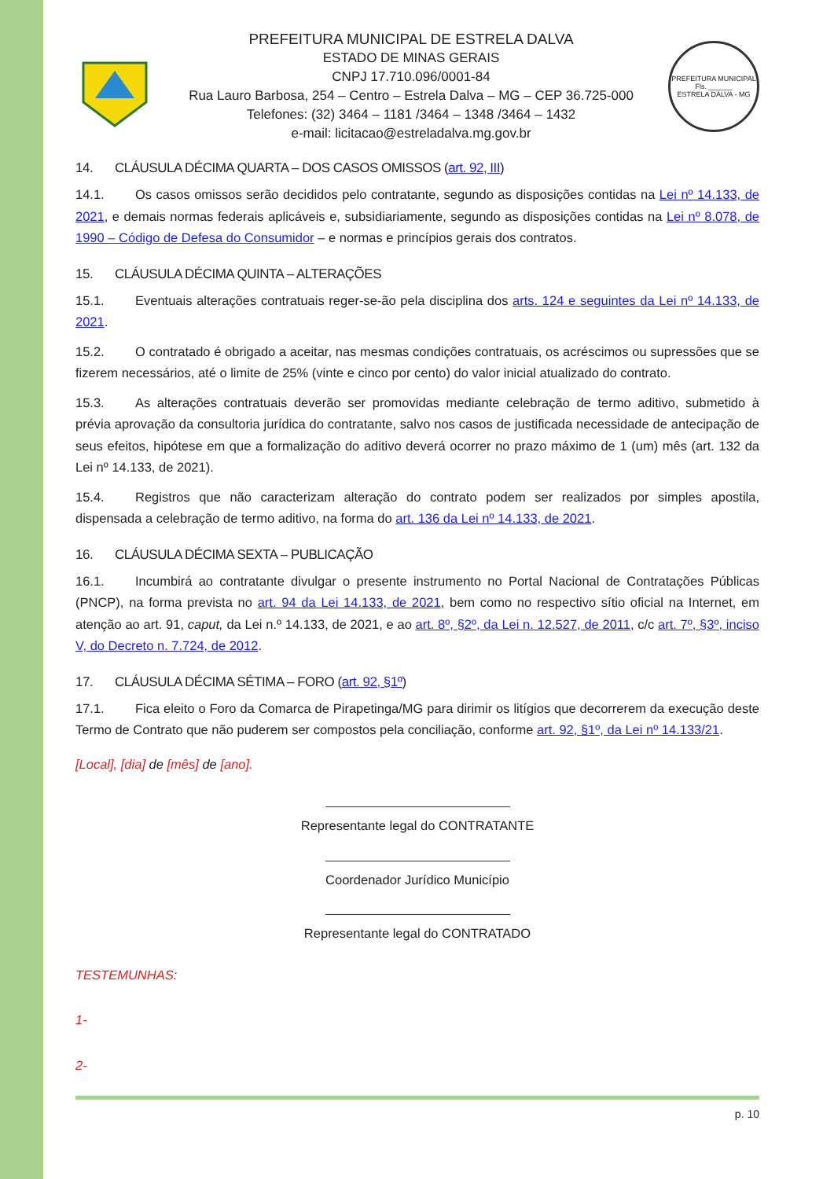PREFEITURA MUNICIPAL DE ESTRELA DALVA
ESTADO DE MINAS GERAIS
CNPJ 17.710.096/0001-84
Rua Lauro Barbosa, 254 – Centro – Estrela Dalva – MG – CEP 36.725-000
Telefones: (32) 3464 – 1181 /3464 – 1348 /3464 – 1432
e-mail: licitacao@estreladalva.mg.gov.br
PREFEITURA MUNICIPAL
Fls. ______
ESTRELA DALVA - MG
14. CLÁUSULA DÉCIMA QUARTA – DOS CASOS OMISSOS (art. 92, III)
14.1. Os casos omissos serão decididos pelo contratante, segundo as disposições contidas na Lei nº 14.133, de 2021, e demais normas federais aplicáveis e, subsidiariamente, segundo as disposições contidas na Lei nº 8.078, de 1990 – Código de Defesa do Consumidor – e normas e princípios gerais dos contratos.
15. CLÁUSULA DÉCIMA QUINTA – ALTERAÇÕES
15.1. Eventuais alterações contratuais reger-se-ão pela disciplina dos arts. 124 e seguintes da Lei nº 14.133, de 2021.
15.2. O contratado é obrigado a aceitar, nas mesmas condições contratuais, os acréscimos ou supressões que se fizerem necessários, até o limite de 25% (vinte e cinco por cento) do valor inicial atualizado do contrato.
15.3. As alterações contratuais deverão ser promovidas mediante celebração de termo aditivo, submetido à prévia aprovação da consultoria jurídica do contratante, salvo nos casos de justificada necessidade de antecipação de seus efeitos, hipótese em que a formalização do aditivo deverá ocorrer no prazo máximo de 1 (um) mês (art. 132 da Lei nº 14.133, de 2021).
15.4. Registros que não caracterizam alteração do contrato podem ser realizados por simples apostila, dispensada a celebração de termo aditivo, na forma do art. 136 da Lei nº 14.133, de 2021.
16. CLÁUSULA DÉCIMA SEXTA – PUBLICAÇÃO
16.1. Incumbirá ao contratante divulgar o presente instrumento no Portal Nacional de Contratações Públicas (PNCP), na forma prevista no art. 94 da Lei 14.133, de 2021, bem como no respectivo sítio oficial na Internet, em atenção ao art. 91, caput, da Lei n.º 14.133, de 2021, e ao art. 8º, §2º, da Lei n. 12.527, de 2011, c/c art. 7º, §3º, inciso V, do Decreto n. 7.724, de 2012.
17. CLÁUSULA DÉCIMA SÉTIMA – FORO (art. 92, §1º)
17.1. Fica eleito o Foro da Comarca de Pirapetinga/MG para dirimir os litígios que decorrerem da execução deste Termo de Contrato que não puderem ser compostos pela conciliação, conforme art. 92, §1º, da Lei nº 14.133/21.
[Local], [dia] de [mês] de [ano].
Representante legal do CONTRATANTE
Coordenador Jurídico Município
Representante legal do CONTRATADO
TESTEMUNHAS:
1-
2-
p. 10